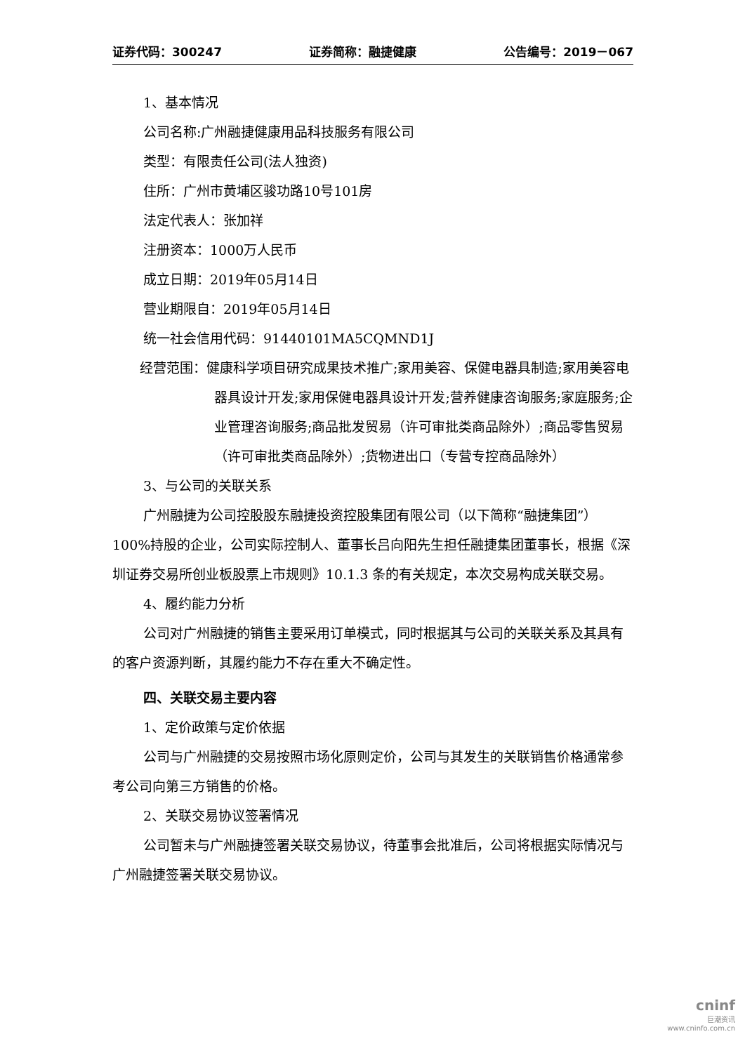证券代码：300247 证券简称：融捷健康 公告编号：2019－067
1、基本情况
公司名称:广州融捷健康用品科技服务有限公司
类型：有限责任公司(法人独资)
住所：广州市黄埔区骏功路10号101房
法定代表人：张加祥
注册资本：1000万人民币
成立日期：2019年05月14日
营业期限自：2019年05月14日
统一社会信用代码：91440101MA5CQMND1J
经营范围：健康科学项目研究成果技术推广;家用美容、保健电器具制造;家用美容电器具设计开发;家用保健电器具设计开发;营养健康咨询服务;家庭服务;企业管理咨询服务;商品批发贸易（许可审批类商品除外）;商品零售贸易（许可审批类商品除外）;货物进出口（专营专控商品除外）
3、与公司的关联关系
广州融捷为公司控股股东融捷投资控股集团有限公司（以下简称“融捷集团”）100%持股的企业，公司实际控制人、董事长吕向阳先生担任融捷集团董事长，根据《深圳证券交易所创业板股票上市规则》10.1.3 条的有关规定，本次交易构成关联交易。
4、履约能力分析
公司对广州融捷的销售主要采用订单模式，同时根据其与公司的关联关系及其具有的客户资源判断，其履约能力不存在重大不确定性。
四、关联交易主要内容
1、定价政策与定价依据
公司与广州融捷的交易按照市场化原则定价，公司与其发生的关联销售价格通常参考公司向第三方销售的价格。
2、关联交易协议签署情况
公司暂未与广州融捷签署关联交易协议，待董事会批准后，公司将根据实际情况与广州融捷签署关联交易协议。
cninf
巨潮资讯
www.cninfo.com.cn